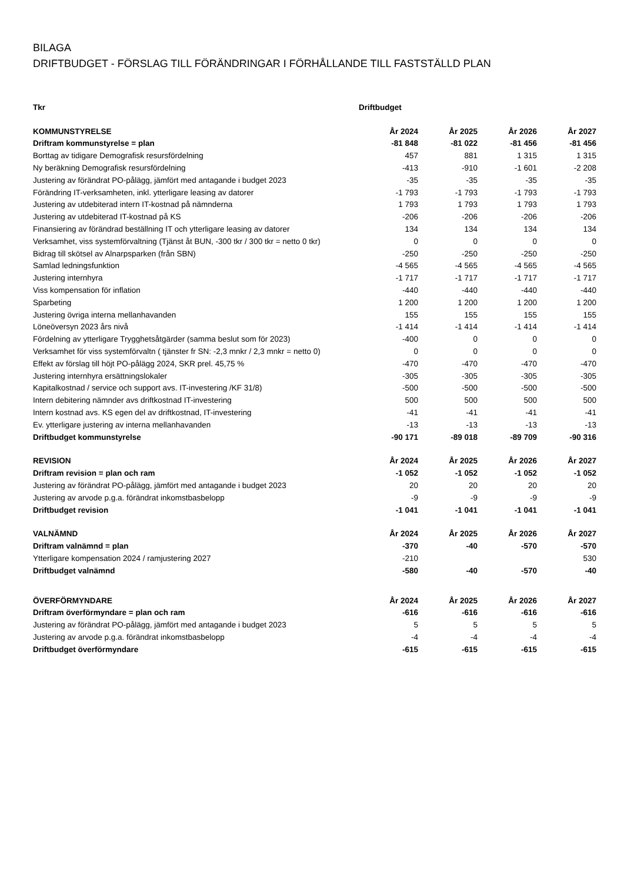BILAGA
DRIFTBUDGET - FÖRSLAG TILL FÖRÄNDRINGAR I FÖRHÅLLANDE TILL FASTSTÄLLD PLAN
| Tkr | Driftbudget | | | |
| KOMMUNSTYRELSE | År 2024 | År 2025 | År 2026 | År 2027 |
| Driftram kommunstyrelse = plan | -81 848 | -81 022 | -81 456 | -81 456 |
| Borttag av tidigare Demografisk resursfördelning | 457 | 881 | 1 315 | 1 315 |
| Ny beräkning Demografisk resursfördelning | -413 | -910 | -1 601 | -2 208 |
| Justering av förändrat PO-pålägg, jämfört med antagande i budget 2023 | -35 | -35 | -35 | -35 |
| Förändring IT-verksamheten, inkl. ytterligare leasing av datorer | -1 793 | -1 793 | -1 793 | -1 793 |
| Justering av utdebiterad intern IT-kostnad på nämnderna | 1 793 | 1 793 | 1 793 | 1 793 |
| Justering av utdebiterad IT-kostnad på KS | -206 | -206 | -206 | -206 |
| Finansiering av förändrad beställning IT och ytterligare leasing av datorer | 134 | 134 | 134 | 134 |
| Verksamhet, viss systemförvaltning (Tjänst åt BUN, -300 tkr / 300 tkr = netto 0 tkr) | 0 | 0 | 0 | 0 |
| Bidrag till skötsel av Alnarpsparken (från SBN) | -250 | -250 | -250 | -250 |
| Samlad ledningsfunktion | -4 565 | -4 565 | -4 565 | -4 565 |
| Justering internhyra | -1 717 | -1 717 | -1 717 | -1 717 |
| Viss kompensation för inflation | -440 | -440 | -440 | -440 |
| Sparbeting | 1 200 | 1 200 | 1 200 | 1 200 |
| Justering övriga interna mellanhavanden | 155 | 155 | 155 | 155 |
| Löneöversyn 2023 års nivå | -1 414 | -1 414 | -1 414 | -1 414 |
| Fördelning av ytterligare Trygghetsåtgärder (samma beslut som för 2023) | -400 | 0 | 0 | 0 |
| Verksamhet för viss systemförvaltn ( tjänster fr SN: -2,3 mnkr / 2,3 mnkr = netto 0) | 0 | 0 | 0 | 0 |
| Effekt av förslag till höjt PO-pålägg 2024, SKR prel. 45,75 % | -470 | -470 | -470 | -470 |
| Justering internhyra ersättningslokaler | -305 | -305 | -305 | -305 |
| Kapitalkostnad / service och support avs. IT-investering /KF 31/8) | -500 | -500 | -500 | -500 |
| Intern debitering nämnder avs driftkostnad IT-investering | 500 | 500 | 500 | 500 |
| Intern kostnad avs. KS egen del av driftkostnad, IT-investering | -41 | -41 | -41 | -41 |
| Ev. ytterligare justering av interna mellanhavanden | -13 | -13 | -13 | -13 |
| Driftbudget kommunstyrelse | -90 171 | -89 018 | -89 709 | -90 316 |
| REVISION | År 2024 | År 2025 | År 2026 | År 2027 |
| Driftram revision = plan och ram | -1 052 | -1 052 | -1 052 | -1 052 |
| Justering av förändrat PO-pålägg, jämfört med antagande i budget 2023 | 20 | 20 | 20 | 20 |
| Justering av arvode p.g.a. förändrat inkomstbasbelopp | -9 | -9 | -9 | -9 |
| Driftbudget revision | -1 041 | -1 041 | -1 041 | -1 041 |
| VALNÄMND | År 2024 | År 2025 | År 2026 | År 2027 |
| Driftram valnämnd = plan | -370 | -40 | -570 | -570 |
| Ytterligare kompensation 2024 / ramjustering 2027 | -210 | | | 530 |
| Driftbudget valnämnd | -580 | -40 | -570 | -40 |
| ÖVERFÖRMYNDARE | År 2024 | År 2025 | År 2026 | År 2027 |
| Driftram överförmyndare = plan och ram | -616 | -616 | -616 | -616 |
| Justering av förändrat PO-pålägg, jämfört med antagande i budget 2023 | 5 | 5 | 5 | 5 |
| Justering av arvode p.g.a. förändrat inkomstbasbelopp | -4 | -4 | -4 | -4 |
| Driftbudget överförmyndare | -615 | -615 | -615 | -615 |